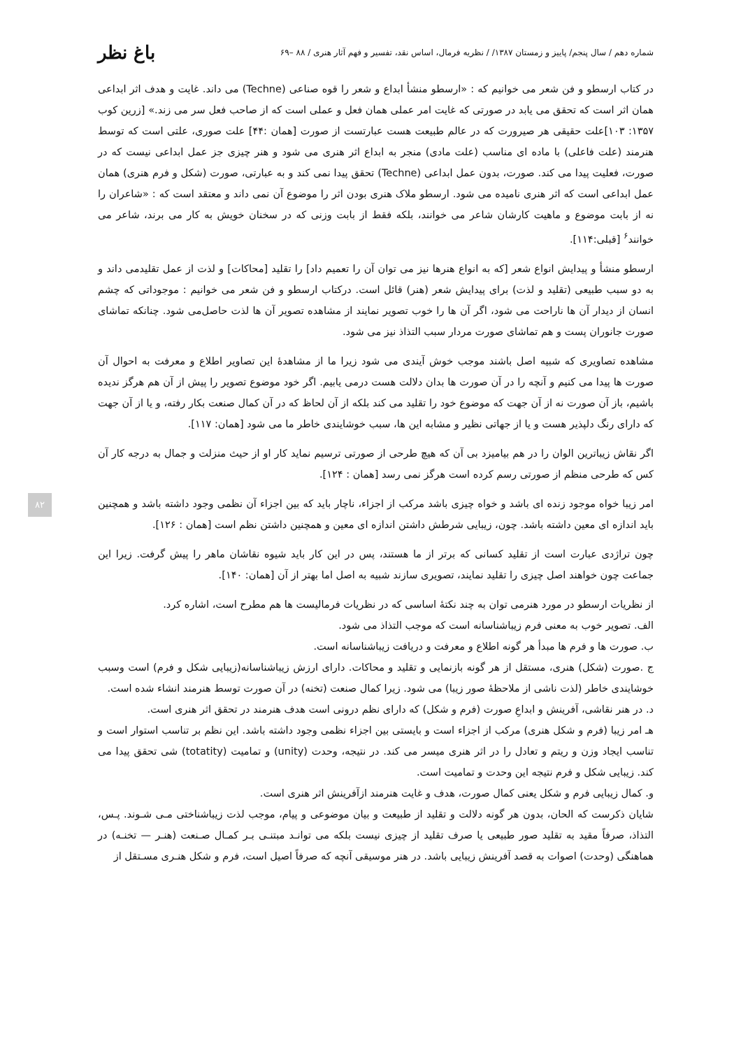شماره دهم / سال پنجم/ پاییز و زمستان ۱۳۸۷/ / نظریه فرمال، اساس نقد، تفسیر و فهم آثار هنری / ۸۸ –۶۹ باغ نظر
در کتاب ارسطو و فن شعر می خوانیم که : «ارسطو منشأ ابداع و شعر را قوه صناعی (Techne) می داند. غایت و هدف اثر ابداعی همان اثر است که تحقق می یابد در صورتی که غایت امر عملی همان فعل و عملی است که از صاحب فعل سر می زند.» [زرین کوب ۱۳۵۷: ۱۰۳]علت حقیقی هر صیرورت که در عالم طبیعت هست عبارتست از صورت [همان :۴۴] علت صوری، علتی است که توسط هنرمند (علت فاعلی) با ماده ای مناسب (علت مادی) منجر به ابداع اثر هنری می شود و هنر چیزی جز عمل ابداعی نیست که در صورت، فعلیت پیدا می کند. صورت، بدون عمل ابداعی (Techne) تحقق پیدا نمی کند و به عبارتی، صورت (شکل و فرم هنری) همان عمل ابداعی است که اثر هنری نامیده می شود. ارسطو ملاک هنری بودن اثر را موضوع آن نمی داند و معتقد است که : «شاعران را نه از بابت موضوع و ماهیت کارشان شاعر می خوانند، بلکه فقط از بابت وزنی که در سخنان خویش به کار می برند، شاعر می خوانند<sup>۶</sup> [قبلی:۱۱۴].
ارسطو منشأ و پیدایش انواع شعر [که به انواع هنرها نیز می توان آن را تعمیم داد] را تقلید [محاکات] و لذت از عمل تقلیدمی داند و به دو سبب طبیعی (تقلید و لذت) برای پیدایش شعر (هنر) قائل است. درکتاب ارسطو و فن شعر می خوانیم : موجوداتی که چشم انسان از دیدار آن ها ناراحت می شود، اگر آن ها را خوب تصویر نمایند از مشاهده تصویر آن ها لذت حاصل‌می شود. چنانکه تماشای صورت جانوران پست و هم تماشای صورت مردار سبب التذاذ نیز می شود.
مشاهده تصاویری که شبیه اصل باشند موجب خوش آیندی می شود زیرا ما از مشاهدهٔ این تصاویر اطلاع و معرفت به احوال آن صورت ها پیدا می کنیم و آنچه را در آن صورت ها بدان دلالت هست درمی یابیم. اگر خود موضوع تصویر را پیش از آن هم هرگز ندیده باشیم، باز آن صورت نه از آن جهت که موضوع خود را تقلید می کند بلکه از آن لحاظ که در آن کمال صنعت بکار رفته، و یا از آن جهت که دارای رنگ دلپذیر هست و یا از جهاتی نظیر و مشابه این ها، سبب خوشایندی خاطر ما می شود [همان: ۱۱۷].
اگر نقاش زیباترین الوان را در هم بیامیزد بی آن که هیچ طرحی از صورتی ترسیم نماید کار او از حیث منزلت و جمال به درجه کار آن کس که طرحی منظم از صورتی رسم کرده است هرگز نمی رسد [همان : ۱۲۴].
امر زیبا خواه موجود زنده ای باشد و خواه چیزی باشد مرکب از اجزاء، ناچار باید که بین اجزاء آن نظمی وجود داشته باشد و همچنین باید اندازه ای معین داشته باشد. چون، زیبایی شرطش داشتن اندازه ای معین و همچنین داشتن نظم است [همان : ۱۲۶].
چون تراژدی عبارت است از تقلید کسانی که برتر از ما هستند، پس در این کار باید شیوه نقاشان ماهر را پیش گرفت. زیرا این جماعت چون خواهند اصل چیزی را تقلید نمایند، تصویری سازند شبیه به اصل اما بهتر از آن [همان: ۱۴۰].
از نظریات ارسطو در مورد هنرمی توان به چند نکتهٔ اساسی که در نظریات فرمالیست ها هم مطرح است، اشاره کرد.
الف. تصویر خوب به معنی فرم زیباشناسانه است که موجب التذاذ می شود.
ب. صورت ها و فرم ها مبدأ هر گونه اطلاع و معرفت و دریافت زیباشناسانه است.
ج .صورت (شکل) هنری، مستقل از هر گونه بازنمایی و تقلید و محاکات. دارای ارزش زیباشناسانه(زیبایی شکل و فرم) است وسبب خوشایندی خاطر (لذت ناشی از ملاحظهٔ صور زیبا) می شود. زیرا کمال صنعت (تخنه) در آن صورت توسط هنرمند انشاء شده است.
د. در هنر نقاشی، آفرینش و ابداعِ صورت (فرم و شکل) که دارای نظم درونی است هدف هنرمند در تحقق اثر هنری است.
هـ امر زیبا (فرم و شکل هنری) مرکب از اجزاء است و بایستی بین اجزاء نظمی وجود داشته باشد. این نظم بر تناسب استوار است و تناسب ایجاد وزن و ریتم و تعادل را در اثر هنری میسر می کند. در نتیجه، وحدت (unity) و تمامیت (totatity) شی تحقق پیدا می کند. زیبایی شکل و فرم نتیجه این وحدت و تمامیت است.
و. کمال زیبایی فرم و شکل یعنی کمال صورت، هدف و غایت هنرمند ازآفرینش اثر هنری است.
شایان ذکرست که الحان، بدون هر گونه دلالت و تقلید از طبیعت و بیان موضوعی و پیام، موجب لذت زیباشناختی مـی شـوند. پـس، التذاذ، صرفاً مقید به تقلید صور طبیعی یا صرف تقلید از چیزی نیست بلکه می توانـد مبتنـی بـر کمـال صـنعت (هنـر — تخنـه) در هماهنگی (وحدت) اصوات به قصد آفرینش زیبایی باشد. در هنر موسیقی آنچه که صرفاً اصیل است، فرم و شکل هنـری مسـتقل از
۸۲